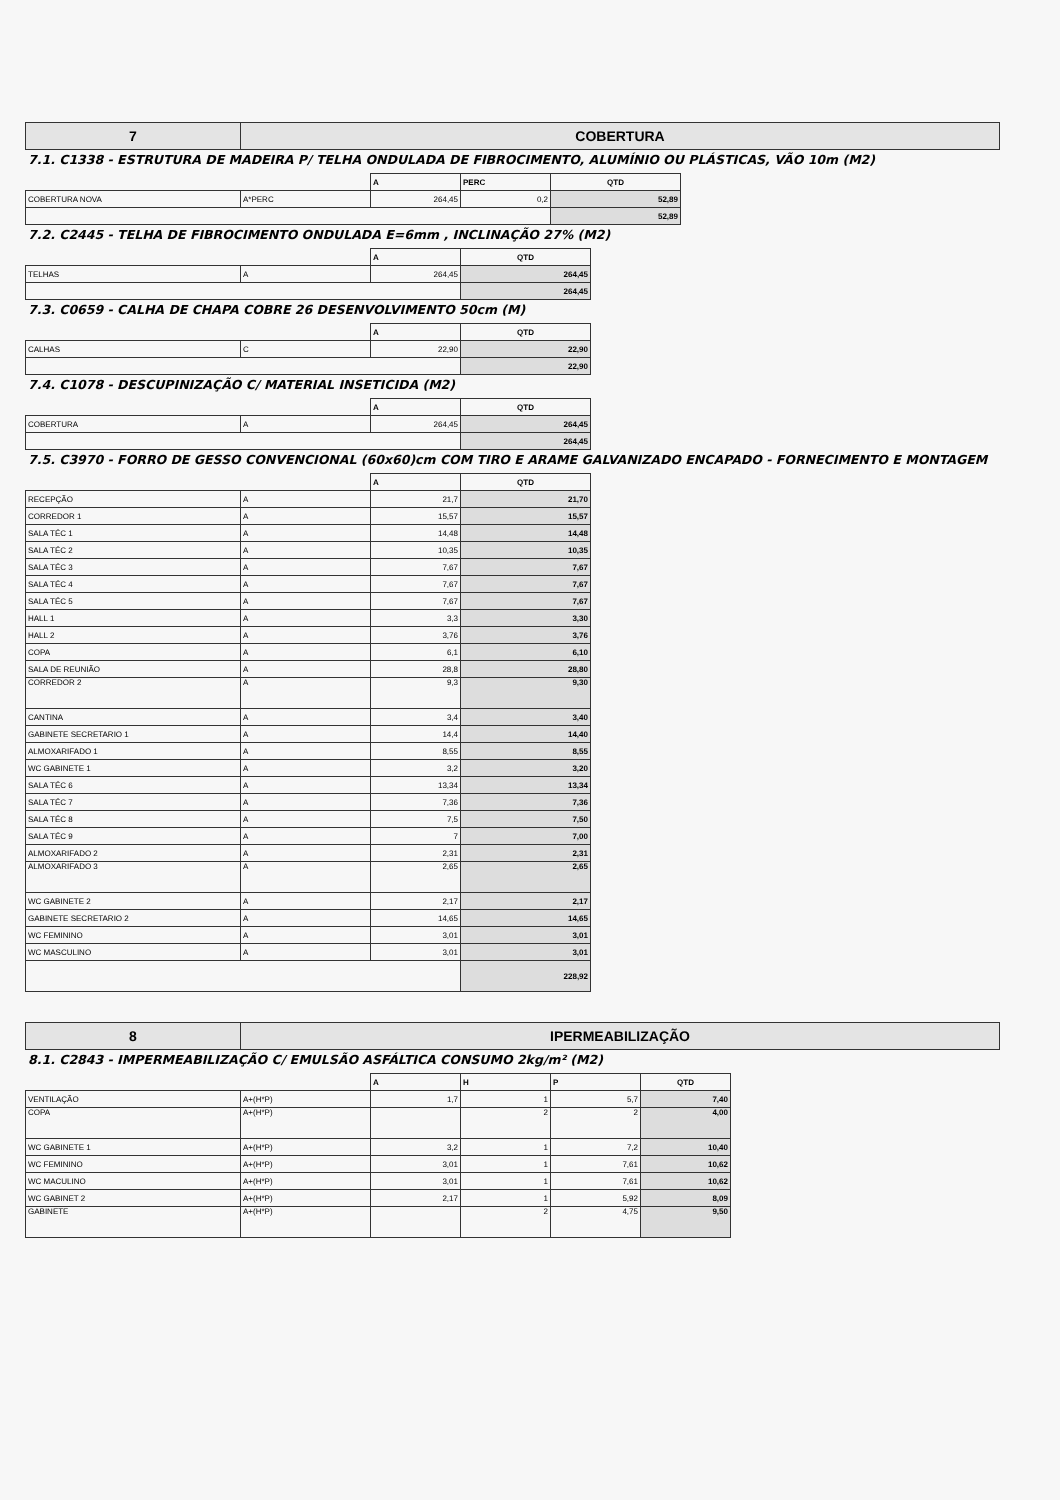| 7 | COBERTURA |
7.1. C1338 - ESTRUTURA DE MADEIRA P/ TELHA ONDULADA DE FIBROCIMENTO, ALUMÍNIO OU PLÁSTICAS, VÃO 10m (M2)
| | | A | PERC | QTD |
| COBERTURA NOVA | A*PERC | 264,45 | 0,2 | 52,89 |
| | | | | 52,89 |
7.2. C2445 - TELHA DE FIBROCIMENTO ONDULADA E=6mm , INCLINAÇÃO 27% (M2)
| | | A | QTD |
| TELHAS | A | 264,45 | 264,45 |
| | | | 264,45 |
7.3. C0659 - CALHA DE CHAPA COBRE 26 DESENVOLVIMENTO 50cm (M)
| | | A | QTD |
| CALHAS | C | 22,90 | 22,90 |
| | | | 22,90 |
7.4. C1078 - DESCUPINIZAÇÃO C/ MATERIAL INSETICIDA (M2)
| | | A | QTD |
| COBERTURA | A | 264,45 | 264,45 |
| | | | 264,45 |
7.5. C3970 - FORRO DE GESSO CONVENCIONAL (60x60)cm COM TIRO E ARAME GALVANIZADO ENCAPADO - FORNECIMENTO E MONTAGEM
| | | A | QTD |
| RECEPÇÃO | A | 21,7 | 21,70 |
| CORREDOR 1 | A | 15,57 | 15,57 |
| SALA TÉC 1 | A | 14,48 | 14,48 |
| SALA TÉC 2 | A | 10,35 | 10,35 |
| SALA TÉC 3 | A | 7,67 | 7,67 |
| SALA TÉC 4 | A | 7,67 | 7,67 |
| SALA TÉC 5 | A | 7,67 | 7,67 |
| HALL 1 | A | 3,3 | 3,30 |
| HALL 2 | A | 3,76 | 3,76 |
| COPA | A | 6,1 | 6,10 |
| SALA DE REUNIÃO | A | 28,8 | 28,80 |
| CORREDOR 2 | A | 9,3 | 9,30 |
| CANTINA | A | 3,4 | 3,40 |
| GABINETE SECRETARIO 1 | A | 14,4 | 14,40 |
| ALMOXARIFADO 1 | A | 8,55 | 8,55 |
| WC GABINETE 1 | A | 3,2 | 3,20 |
| SALA TÉC 6 | A | 13,34 | 13,34 |
| SALA TÉC 7 | A | 7,36 | 7,36 |
| SALA TÉC 8 | A | 7,5 | 7,50 |
| SALA TÉC 9 | A | 7 | 7,00 |
| ALMOXARIFADO 2 | A | 2,31 | 2,31 |
| ALMOXARIFADO 3 | A | 2,65 | 2,65 |
| WC GABINETE 2 | A | 2,17 | 2,17 |
| GABINETE SECRETARIO 2 | A | 14,65 | 14,65 |
| WC FEMININO | A | 3,01 | 3,01 |
| WC MASCULINO | A | 3,01 | 3,01 |
| | | | 228,92 |
| 8 | IPERMEABILIZAÇÃO |
8.1. C2843 - IMPERMEABILIZAÇÃO C/ EMULSÃO ASFÁLTICA CONSUMO 2kg/m² (M2)
| | | A | H | P | QTD |
| VENTILAÇÃO | A+(H*P) | 1,7 | 1 | 5,7 | 7,40 |
| COPA | A+(H*P) | | 2 | 2 | 4,00 |
| WC GABINETE 1 | A+(H*P) | 3,2 | 1 | 7,2 | 10,40 |
| WC FEMININO | A+(H*P) | 3,01 | 1 | 7,61 | 10,62 |
| WC MACULINO | A+(H*P) | 3,01 | 1 | 7,61 | 10,62 |
| WC GABINET 2 | A+(H*P) | 2,17 | 1 | 5,92 | 8,09 |
| GABINETE | A+(H*P) | | 2 | 4,75 | 9,50 |